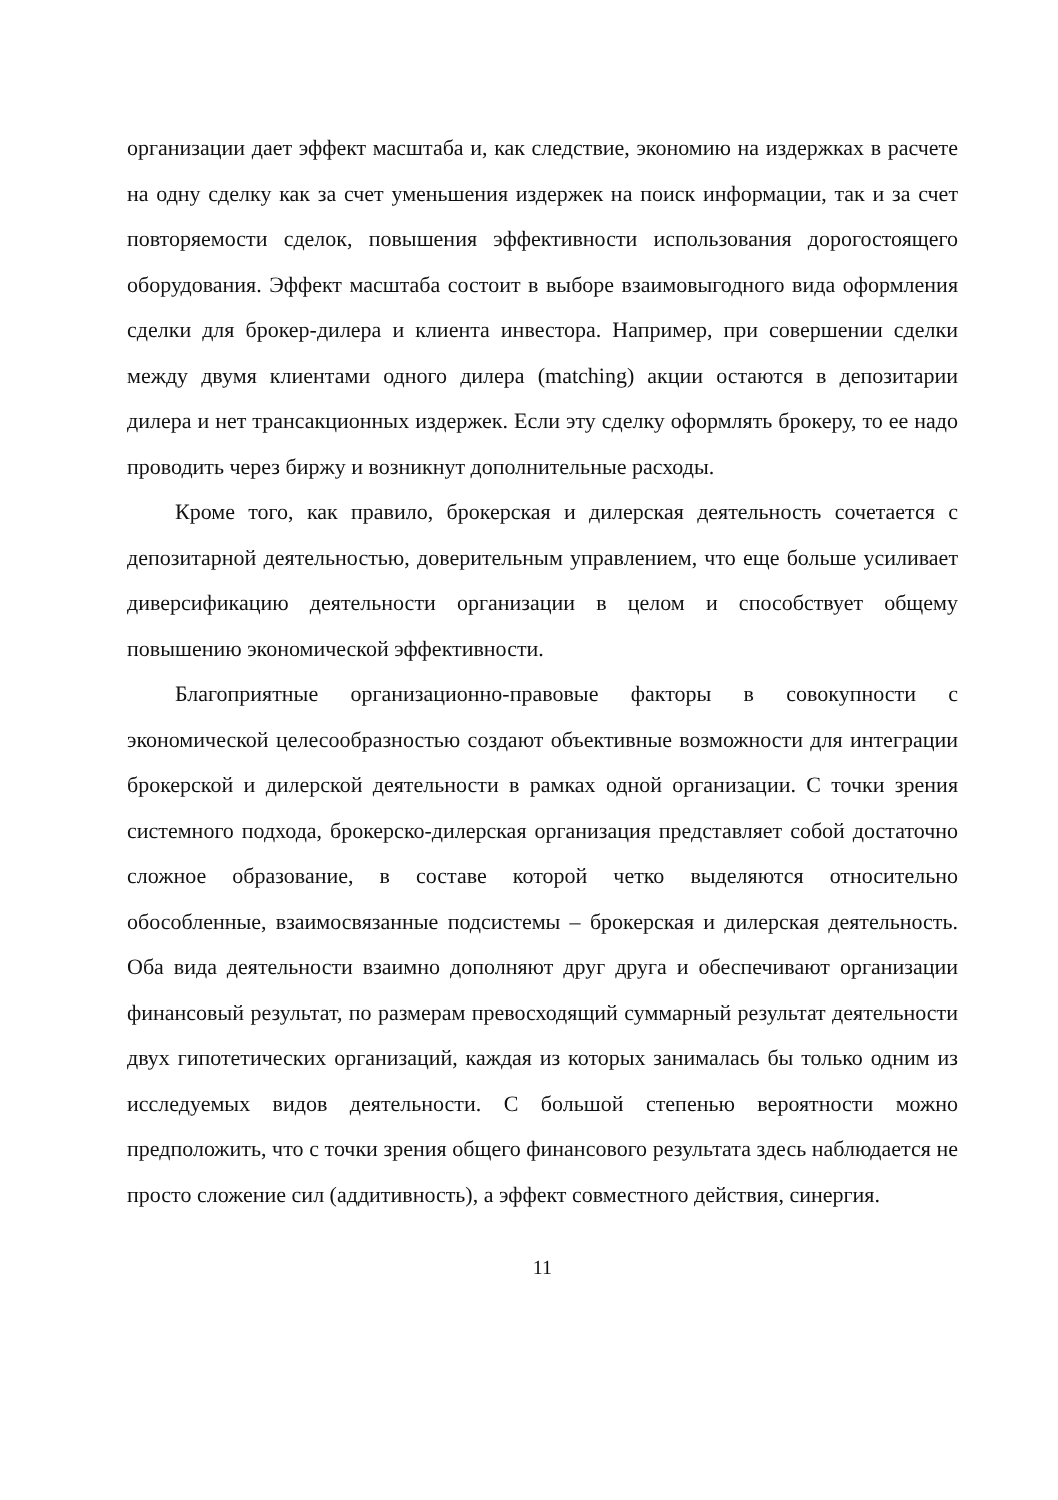организации дает эффект масштаба и, как следствие, экономию на издержках в расчете на одну сделку как за счет уменьшения издержек на поиск информации, так и за счет повторяемости сделок, повышения эффективности использования дорогостоящего оборудования. Эффект масштаба состоит в выборе взаимовыгодного вида оформления сделки для брокер-дилера и клиента инвестора. Например, при совершении сделки между двумя клиентами одного дилера (matching) акции остаются в депозитарии дилера и нет трансакционных издержек. Если эту сделку оформлять брокеру, то ее надо проводить через биржу и возникнут дополнительные расходы.
Кроме того, как правило, брокерская и дилерская деятельность сочетается с депозитарной деятельностью, доверительным управлением, что еще больше усиливает диверсификацию деятельности организации в целом и способствует общему повышению экономической эффективности.
Благоприятные организационно-правовые факторы в совокупности с экономической целесообразностью создают объективные возможности для интеграции брокерской и дилерской деятельности в рамках одной организации. С точки зрения системного подхода, брокерско-дилерская организация представляет собой достаточно сложное образование, в составе которой четко выделяются относительно обособленные, взаимосвязанные подсистемы – брокерская и дилерская деятельность. Оба вида деятельности взаимно дополняют друг друга и обеспечивают организации финансовый результат, по размерам превосходящий суммарный результат деятельности двух гипотетических организаций, каждая из которых занималась бы только одним из исследуемых видов деятельности. С большой степенью вероятности можно предположить, что с точки зрения общего финансового результата здесь наблюдается не просто сложение сил (аддитивность), а эффект совместного действия, синергия.
11